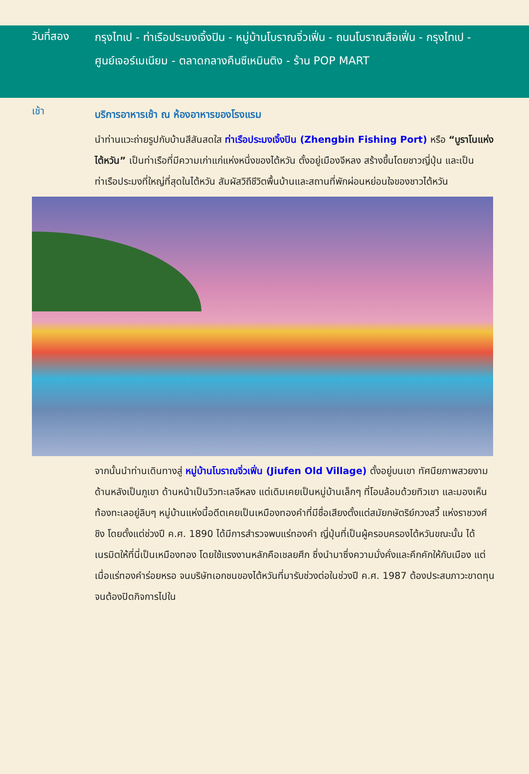วันที่สอง
กรุงไทเป - ท่าเรือประมงเจิ้งปิน - หมู่บ้านโบราณจิ่วเฟิ่น - ถนนโบราณสือเฟิ่น - กรุงไทเป -
ศูนย์เจอร์เมเนียม - ตลาดกลางคืนซีเหมินติง - ร้าน POP MART
เช้า
บริการอาหารเช้า ณ ห้องอาหารของโรงแรม
นำท่านแวะถ่ายรูปกับบ้านสีสันสดใส ท่าเรือประมงเจิ้งปิน (Zhengbin Fishing Port) หรือ “บูราโนแห่งไต้หวัน” เป็นท่าเรือที่มีความเก่าแก่แห่งหนึ่งของไต้หวัน ตั้งอยู่เมืองจีหลง สร้างขึ้นโดยชาวญี่ปุ่น และเป็นท่าเรือประมงที่ใหญ่ที่สุดในไต้หวัน สัมผัสวิถีชีวิตพื้นบ้านและสถานที่พักผ่อนหย่อนใจของชาวไต้หวัน
จากนั้นนำท่านเดินทางสู่ หมู่บ้านโบราณจิ่วเฟิ่น (Jiufen Old Village) ตั้งอยู่บนเขา ทัศนียภาพสวยงาม ด้านหลังเป็นภูเขา ด้านหน้าเป็นวิวทะเลจีหลง แต่เดิมเคยเป็นหมู่บ้านเล็กๆ ที่โอบล้อมด้วยทิวเขา และมองเห็นท้องทะเลอยู่ลิบๆ หมู่บ้านแห่งนี้อดีตเคยเป็นเหมืองทองคำที่มีชื่อเสียงตั้งแต่สมัยกษัตริย์กวงสวี้ แห่งราชวงศ์ชิง โดยตั้งแต่ช่วงปี ค.ศ. 1890 ได้มีการสำรวจพบแร่ทองคำ ญี่ปุ่นที่เป็นผู้ครอบครองไต้หวันขณะนั้น ได้เนรมิตให้ที่นี่เป็นเหมืองทอง โดยใช้แรงงานหลักคือเชลยศึก ซึ่งนำมาซึ่งความมั่งคั่งและคึกคักให้กับเมือง แต่เมื่อแร่ทองคำร่อยหรอ จนบริษัทเอกชนของไต้หวันที่มารับช่วงต่อในช่วงปี ค.ศ. 1987 ต้องประสบภาวะขาดทุนจนต้องปิดกิจการไปใน